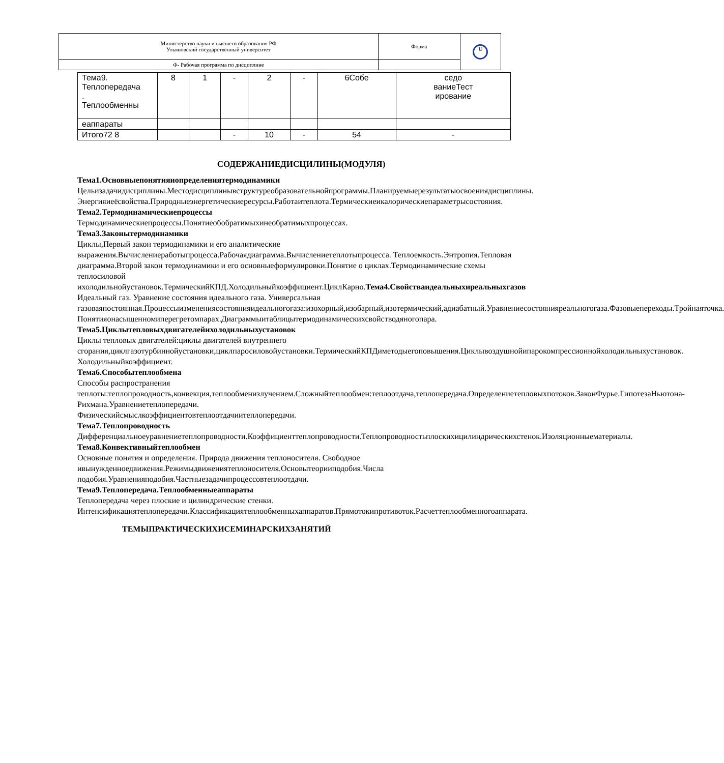| Министерство науки и высшего образования РФ Ульяновский государственный университет | Форма | U |
| Ф- Рабочая программа по дисциплине | | |
| Тема9. Теплопередача . Теплообменны | 8 | 1 | - | 2 | - | 6Собе | седо ваниеТест ирование |
| еаппараты | | | | | | | |
| Итого72 8 | | | - | 10 | - | 54 | - |
СОДЕРЖАНИЕДИСЦИЛИНЫ(МОДУЛЯ)
Тема1.Основныепонятияиопределениятермодинамики
Цельизадачидисциплины.Местодисциплинывструктуреобразовательнойпрограммы.Планируемыерезультатыосвоениядисциплины.
Энергияиеёсвойства.Природныеэнергетическиересурсы.Работаитеплота.Термическиеикалорическиепараметрысостояния.
Тема2.Термодинамическиепроцессы
Термодинамическиепроцессы.Понятиеобобратимыхинеобратимыхпроцессах.
Тема3.Законытермодинамики
Циклы,Первый закон термодинамики и его аналитические выражения.Вычислениеработыпроцесса.Рабочаядиаграмма.Вычислениетеплотыпроцесса. Теплоемкость.Энтропия.Тепловая диаграмма.Второй закон термодинамики и его основныеформулировки.Понятие о циклах.Термодинамические схемы теплосиловой ихолодильнойустановок.ТермическийКПД.Холодильныйкоэффициент.ЦиклКарно.Тема4.Свойстваидеальныхиреальныхгазов
Идеальный газ. Уравнение состояния идеального газа. Универсальная газоваяпостоянная.Процессыизменениясостоянияидеальногогаза:изохорный,изобарный,изотермический,адиабатный.Уравнениесостоянияреальногогаза.Фазовыепереходы.Тройнаяточка.
Понятияонасыщенномиперегретомпарах.Диаграммыитаблицытермодинамическихсвойстводяногопара.
Тема5.Циклытепловыхдвигателейихолодильныхустановок
Циклы тепловых двигателей:циклы двигателей внутреннего сгорания,циклгазотурбиннойустановки,циклпаросиловойустановки.ТермическийКПДиметодыегоповышения.Циклывоздушнойипарокомпрессионнойхолодильныхустановок. Холодильныйкоэффициент.
Тема6.Способытеплообмена
Способы распространения теплоты:теплопроводность,конвекция,теплообменизлучением.Сложныйтеплообмен:теплоотдача,теплопередача.Определениетепловыхпотоков.ЗаконФурье.ГипотезаНьютона-Рихмана.Уравнениетеплопередачи.
Физическийсмыслкоэффициентовтеплоотдачиитеплопередачи.
Тема7.Теплопроводность
Дифференциальноеуравнениетеплопроводности.Коэффициенттеплопроводности.Теплопроводностьплоскихицилиндрическихстенок.Изоляционныематериалы.
Тема8.Конвективныйтеплообмен
Основные понятия и определения. Природа движения теплоносителя. Свободное ивынужденноедвижения.Режимыдвижениятеплоносителя.Основытеорииподобия.Числа подобия.Уравненияподобия.Частныезадачипроцессовтеплоотдачи.
Тема9.Теплопередача.Теплообменныеаппараты
Теплопередача через плоские и цилиндрические стенки.
Интенсификациятеплопередачи.Классификациятеплообменныхаппаратов.Прямотокипротивоток.Расчеттеплообменногоаппарата.
ТЕМЫПРАКТИЧЕСКИХИСЕМИНАРСКИХЗАНЯТИЙ